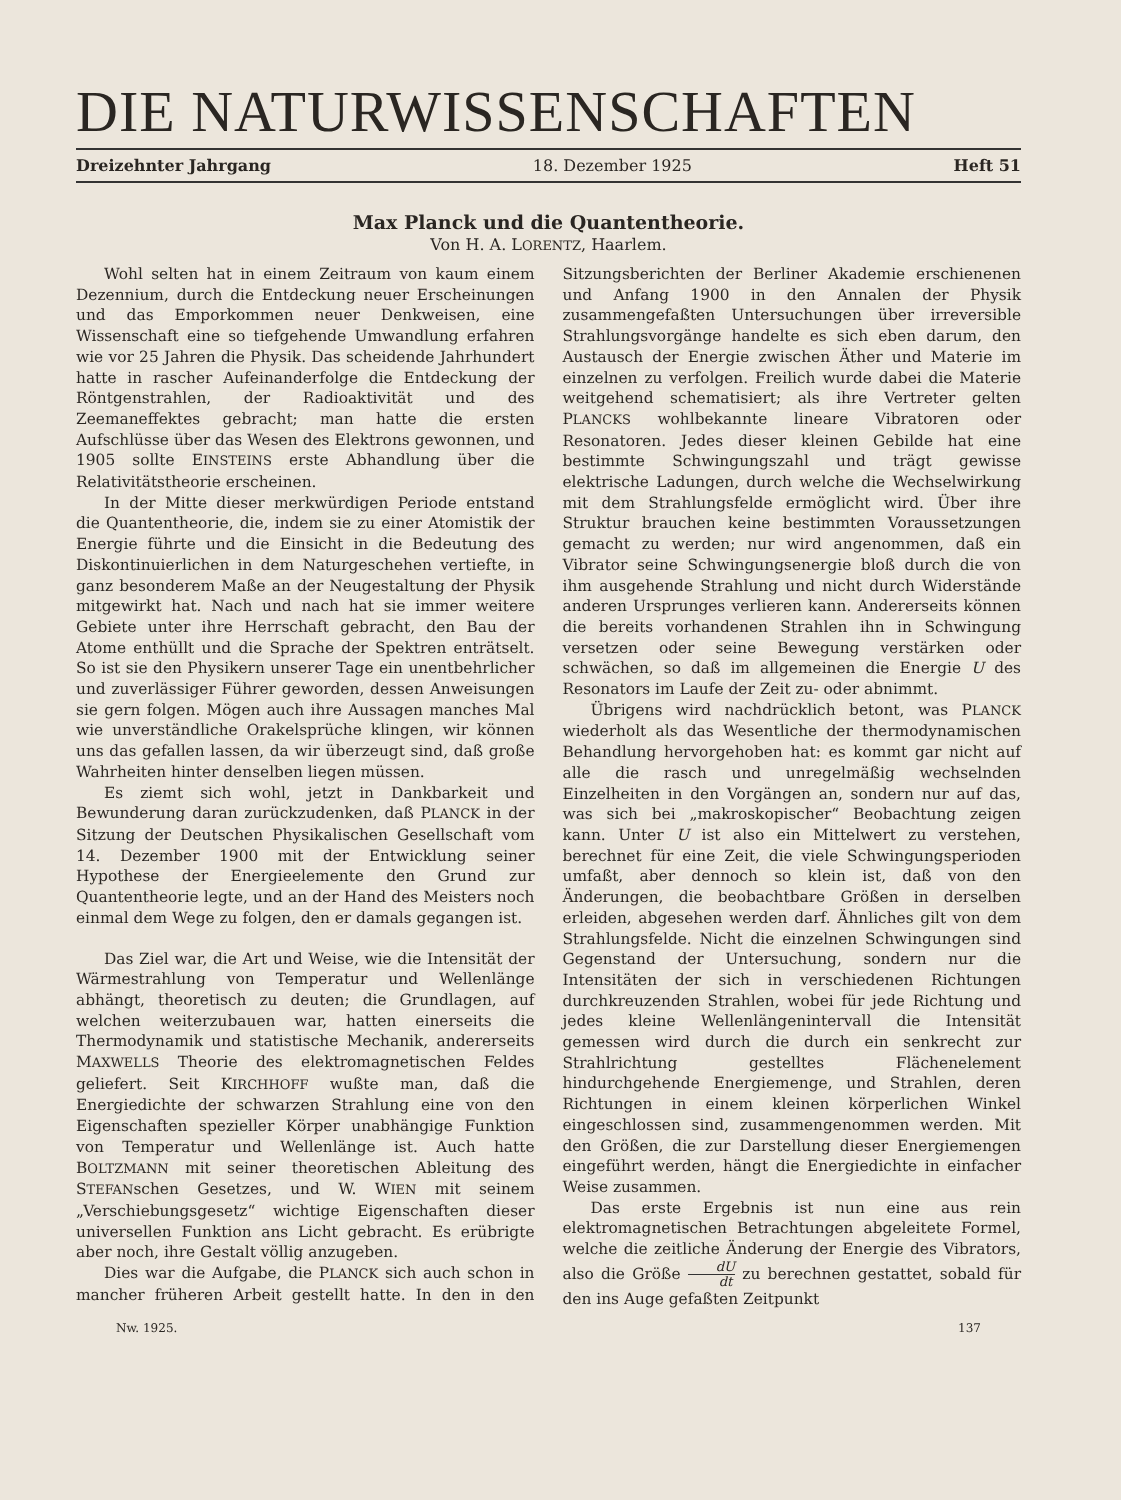DIE NATURWISSENSCHAFTEN
Dreizehnter Jahrgang 18. Dezember 1925 Heft 51
Max Planck und die Quantentheorie.
Von H. A. LORENTZ, Haarlem.
Wohl selten hat in einem Zeitraum von kaum einem Dezennium, durch die Entdeckung neuer Erscheinungen und das Emporkommen neuer Denkweisen, eine Wissenschaft eine so tiefgehende Umwandlung erfahren wie vor 25 Jahren die Physik. Das scheidende Jahrhundert hatte in rascher Aufeinanderfolge die Entdeckung der Röntgenstrahlen, der Radioaktivität und des Zeemaneffektes gebracht; man hatte die ersten Aufschlüsse über das Wesen des Elektrons gewonnen, und 1905 sollte EINSTEINS erste Abhandlung über die Relativitätstheorie erscheinen.
In der Mitte dieser merkwürdigen Periode entstand die Quantentheorie, die, indem sie zu einer Atomistik der Energie führte und die Einsicht in die Bedeutung des Diskontinuierlichen in dem Naturgeschehen vertiefte, in ganz besonderem Maße an der Neugestaltung der Physik mitgewirkt hat. Nach und nach hat sie immer weitere Gebiete unter ihre Herrschaft gebracht, den Bau der Atome enthüllt und die Sprache der Spektren enträtselt. So ist sie den Physikern unserer Tage ein unentbehrlicher und zuverlässiger Führer geworden, dessen Anweisungen sie gern folgen. Mögen auch ihre Aussagen manches Mal wie unverständliche Orakelsprüche klingen, wir können uns das gefallen lassen, da wir überzeugt sind, daß große Wahrheiten hinter denselben liegen müssen.
Es ziemt sich wohl, jetzt in Dankbarkeit und Bewunderung daran zurückzudenken, daß PLANCK in der Sitzung der Deutschen Physikalischen Gesellschaft vom 14. Dezember 1900 mit der Entwicklung seiner Hypothese der Energieelemente den Grund zur Quantentheorie legte, und an der Hand des Meisters noch einmal dem Wege zu folgen, den er damals gegangen ist.
Das Ziel war, die Art und Weise, wie die Intensität der Wärmestrahlung von Temperatur und Wellenlänge abhängt, theoretisch zu deuten; die Grundlagen, auf welchen weiterzubauen war, hatten einerseits die Thermodynamik und statistische Mechanik, andererseits MAXWELLS Theorie des elektromagnetischen Feldes geliefert. Seit KIRCHHOFF wußte man, daß die Energiedichte der schwarzen Strahlung eine von den Eigenschaften spezieller Körper unabhängige Funktion von Temperatur und Wellenlänge ist. Auch hatte BOLTZMANN mit seiner theoretischen Ableitung des STEFANschen Gesetzes, und W. WIEN mit seinem „Verschiebungsgesetz“ wichtige Eigenschaften dieser universellen Funktion ans Licht gebracht. Es erübrigte aber noch, ihre Gestalt völlig anzugeben.
Dies war die Aufgabe, die PLANCK sich auch schon in mancher früheren Arbeit gestellt hatte. In den in den Sitzungsberichten der Berliner Akademie erschienenen und Anfang 1900 in den Annalen der Physik zusammengefaßten Untersuchungen über irreversible Strahlungsvorgänge handelte es sich eben darum, den Austausch der Energie zwischen Äther und Materie im einzelnen zu verfolgen. Freilich wurde dabei die Materie weitgehend schematisiert; als ihre Vertreter gelten PLANCKS wohlbekannte lineare Vibratoren oder Resonatoren. Jedes dieser kleinen Gebilde hat eine bestimmte Schwingungszahl und trägt gewisse elektrische Ladungen, durch welche die Wechselwirkung mit dem Strahlungsfelde ermöglicht wird. Über ihre Struktur brauchen keine bestimmten Voraussetzungen gemacht zu werden; nur wird angenommen, daß ein Vibrator seine Schwingungsenergie bloß durch die von ihm ausgehende Strahlung und nicht durch Widerstände anderen Ursprunges verlieren kann. Andererseits können die bereits vorhandenen Strahlen ihn in Schwingung versetzen oder seine Bewegung verstärken oder schwächen, so daß im allgemeinen die Energie U des Resonators im Laufe der Zeit zu- oder abnimmt.
Übrigens wird nachdrücklich betont, was PLANCK wiederholt als das Wesentliche der thermodynamischen Behandlung hervorgehoben hat: es kommt gar nicht auf alle die rasch und unregelmäßig wechselnden Einzelheiten in den Vorgängen an, sondern nur auf das, was sich bei „makroskopischer“ Beobachtung zeigen kann. Unter U ist also ein Mittelwert zu verstehen, berechnet für eine Zeit, die viele Schwingungsperioden umfaßt, aber dennoch so klein ist, daß von den Änderungen, die beobachtbare Größen in derselben erleiden, abgesehen werden darf. Ähnliches gilt von dem Strahlungsfelde. Nicht die einzelnen Schwingungen sind Gegenstand der Untersuchung, sondern nur die Intensitäten der sich in verschiedenen Richtungen durchkreuzenden Strahlen, wobei für jede Richtung und jedes kleine Wellenlängenintervall die Intensität gemessen wird durch die durch ein senkrecht zur Strahlrichtung gestelltes Flächenelement hindurchgehende Energiemenge, und Strahlen, deren Richtungen in einem kleinen körperlichen Winkel eingeschlossen sind, zusammengenommen werden. Mit den Größen, die zur Darstellung dieser Energiemengen eingeführt werden, hängt die Energiedichte in einfacher Weise zusammen.
Das erste Ergebnis ist nun eine aus rein elektromagnetischen Betrachtungen abgeleitete Formel, welche die zeitliche Änderung der Energie des Vibrators, also die Größe dU dt zu berechnen gestattet, sobald für den ins Auge gefaßten Zeitpunkt
Nw. 1925. 137